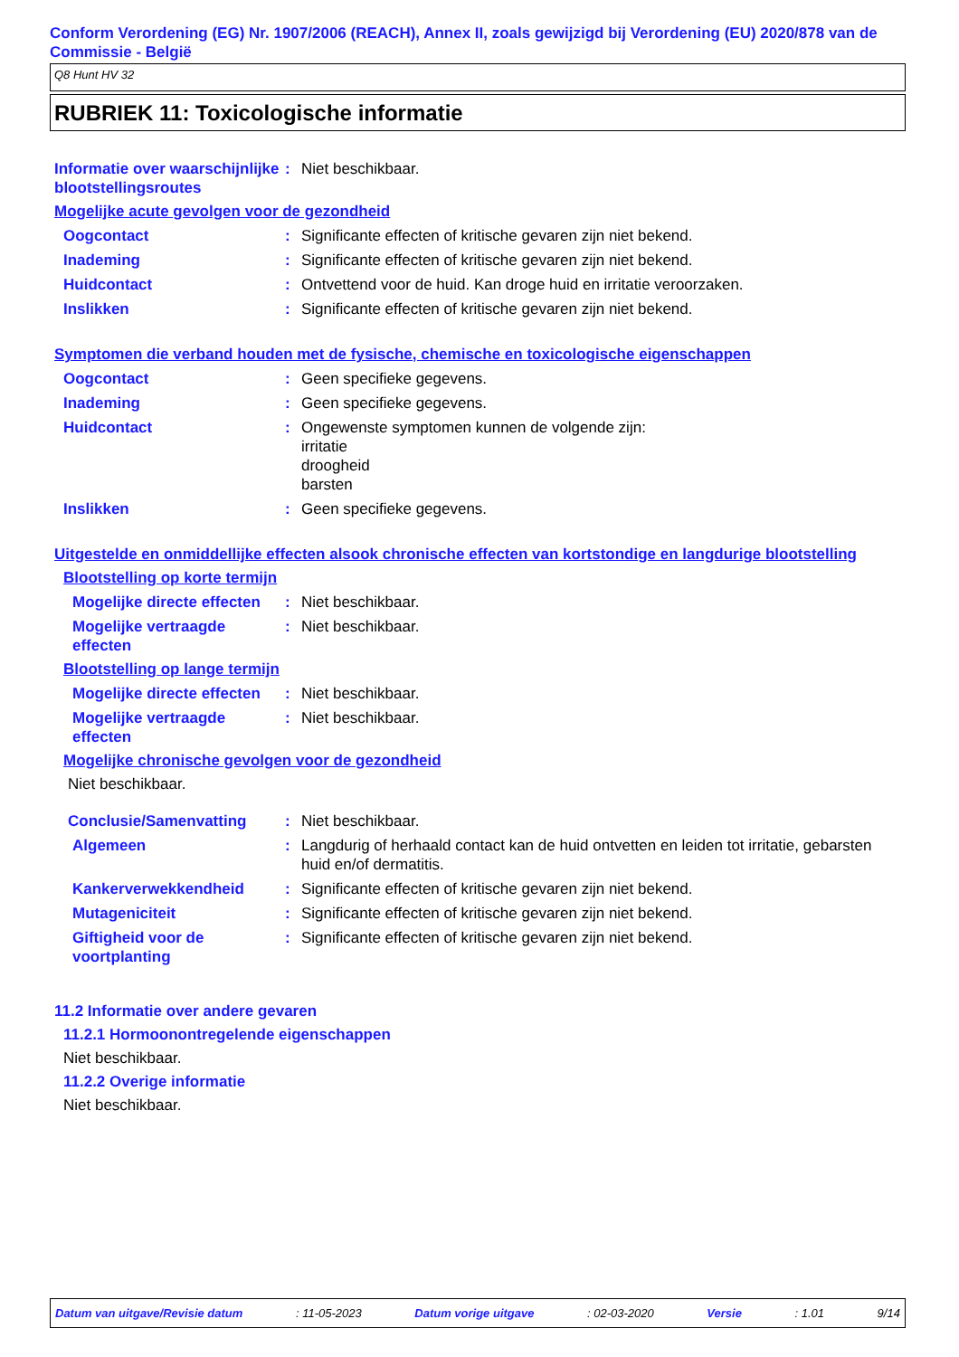Conform Verordening (EG) Nr. 1907/2006 (REACH), Annex II, zoals gewijzigd bij Verordening (EU) 2020/878 van de Commissie - België
Q8 Hunt HV 32
RUBRIEK 11: Toxicologische informatie
Informatie over waarschijnlijke blootstellingsroutes
: Niet beschikbaar.
Mogelijke acute gevolgen voor de gezondheid
Oogcontact : Significante effecten of kritische gevaren zijn niet bekend.
Inademing : Significante effecten of kritische gevaren zijn niet bekend.
Huidcontact : Ontvettend voor de huid. Kan droge huid en irritatie veroorzaken.
Inslikken : Significante effecten of kritische gevaren zijn niet bekend.
Symptomen die verband houden met de fysische, chemische en toxicologische eigenschappen
Oogcontact : Geen specifieke gegevens.
Inademing : Geen specifieke gegevens.
Huidcontact : Ongewenste symptomen kunnen de volgende zijn:
irritatie
droogheid
barsten
Inslikken : Geen specifieke gegevens.
Uitgestelde en onmiddellijke effecten alsook chronische effecten van kortstondige en langdurige blootstelling
Blootstelling op korte termijn
Mogelijke directe effecten
: Niet beschikbaar.
Mogelijke vertraagde effecten
: Niet beschikbaar.
Blootstelling op lange termijn
Mogelijke directe effecten
: Niet beschikbaar.
Mogelijke vertraagde effecten
: Niet beschikbaar.
Mogelijke chronische gevolgen voor de gezondheid
Niet beschikbaar.
Conclusie/Samenvatting : Niet beschikbaar.
Algemeen : Langdurig of herhaald contact kan de huid ontvetten en leiden tot irritatie, gebarsten huid en/of dermatitis.
Kankerverwekkendheid : Significante effecten of kritische gevaren zijn niet bekend.
Mutageniciteit : Significante effecten of kritische gevaren zijn niet bekend.
Giftigheid voor de voortplanting
: Significante effecten of kritische gevaren zijn niet bekend.
11.2 Informatie over andere gevaren
11.2.1 Hormoonontregelende eigenschappen
Niet beschikbaar.
11.2.2 Overige informatie
Niet beschikbaar.
Datum van uitgave/Revisie datum : 11-05-2023 Datum vorige uitgave : 02-03-2020 Versie : 1.01 9/14